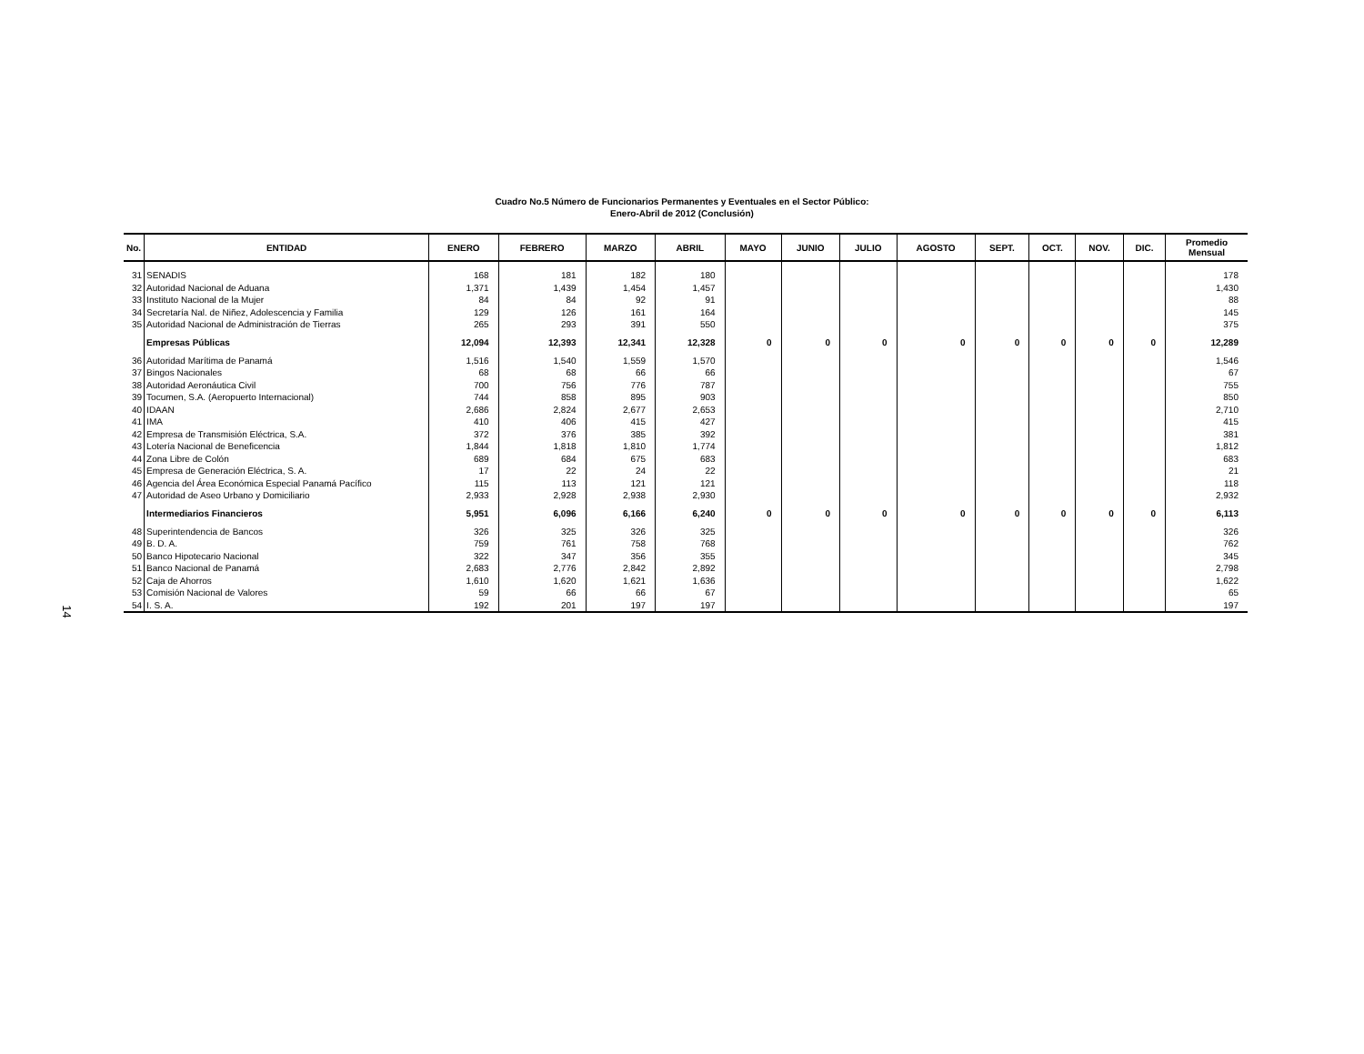Cuadro No.5 Número de Funcionarios Permanentes y Eventuales en el Sector Público:
Enero-Abril de 2012 (Conclusión)
14
| No. | ENTIDAD | ENERO | FEBRERO | MARZO | ABRIL | MAYO | JUNIO | JULIO | AGOSTO | SEPT. | OCT. | NOV. | DIC. | Promedio Mensual |
| --- | --- | --- | --- | --- | --- | --- | --- | --- | --- | --- | --- | --- | --- | --- |
| 31 | SENADIS | 168 | 181 | 182 | 180 | | | | | | | | | 178 |
| 32 | Autoridad Nacional de Aduana | 1,371 | 1,439 | 1,454 | 1,457 | | | | | | | | | 1,430 |
| 33 | Instituto Nacional de la Mujer | 84 | 84 | 92 | 91 | | | | | | | | | 88 |
| 34 | Secretaría Nal. de Niñez, Adolescencia y Familia | 129 | 126 | 161 | 164 | | | | | | | | | 145 |
| 35 | Autoridad Nacional de Administración de Tierras | 265 | 293 | 391 | 550 | | | | | | | | | 375 |
| | Empresas Públicas | 12,094 | 12,393 | 12,341 | 12,328 | 0 | 0 | 0 | 0 | 0 | 0 | 0 | 0 | 12,289 |
| 36 | Autoridad Marítima de Panamá | 1,516 | 1,540 | 1,559 | 1,570 | | | | | | | | | 1,546 |
| 37 | Bingos Nacionales | 68 | 68 | 66 | 66 | | | | | | | | | 67 |
| 38 | Autoridad Aeronáutica Civil | 700 | 756 | 776 | 787 | | | | | | | | | 755 |
| 39 | Tocumen, S.A. (Aeropuerto Internacional) | 744 | 858 | 895 | 903 | | | | | | | | | 850 |
| 40 | IDAAN | 2,686 | 2,824 | 2,677 | 2,653 | | | | | | | | | 2,710 |
| 41 | IMA | 410 | 406 | 415 | 427 | | | | | | | | | 415 |
| 42 | Empresa de Transmisión Eléctrica, S.A. | 372 | 376 | 385 | 392 | | | | | | | | | 381 |
| 43 | Lotería Nacional de Beneficencia | 1,844 | 1,818 | 1,810 | 1,774 | | | | | | | | | 1,812 |
| 44 | Zona Libre de Colón | 689 | 684 | 675 | 683 | | | | | | | | | 683 |
| 45 | Empresa de Generación Eléctrica, S. A. | 17 | 22 | 24 | 22 | | | | | | | | | 21 |
| 46 | Agencia del Área Económica Especial Panamá Pacífico | 115 | 113 | 121 | 121 | | | | | | | | | 118 |
| 47 | Autoridad de Aseo Urbano y Domiciliario | 2,933 | 2,928 | 2,938 | 2,930 | | | | | | | | | 2,932 |
| | Intermediarios Financieros | 5,951 | 6,096 | 6,166 | 6,240 | 0 | 0 | 0 | 0 | 0 | 0 | 0 | 0 | 6,113 |
| 48 | Superintendencia de Bancos | 326 | 325 | 326 | 325 | | | | | | | | | 326 |
| 49 | B. D. A. | 759 | 761 | 758 | 768 | | | | | | | | | 762 |
| 50 | Banco Hipotecario Nacional | 322 | 347 | 356 | 355 | | | | | | | | | 345 |
| 51 | Banco Nacional de Panamá | 2,683 | 2,776 | 2,842 | 2,892 | | | | | | | | | 2,798 |
| 52 | Caja de Ahorros | 1,610 | 1,620 | 1,621 | 1,636 | | | | | | | | | 1,622 |
| 53 | Comisión Nacional de Valores | 59 | 66 | 66 | 67 | | | | | | | | | 65 |
| 54 | I. S. A. | 192 | 201 | 197 | 197 | | | | | | | | | 197 |